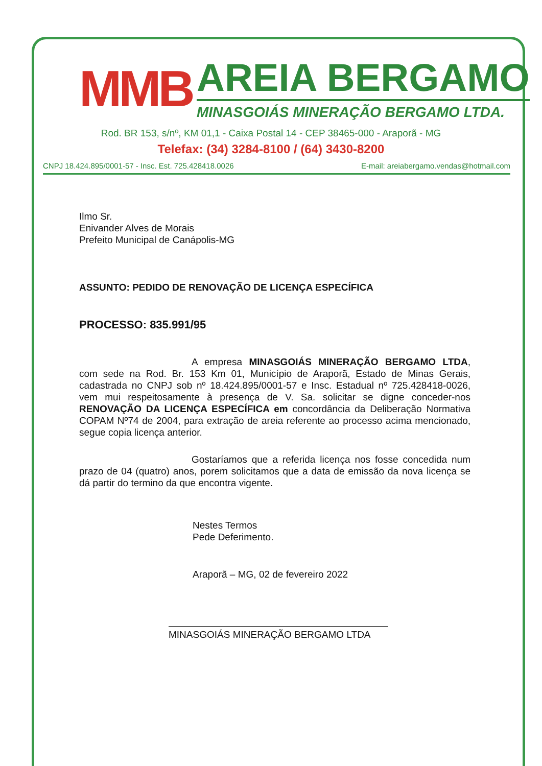MMB
AREIA BERGAMO
MINASGOIÁS MINERAÇÃO BERGAMO LTDA.
Rod. BR 153, s/nº, KM 01,1 - Caixa Postal 14 - CEP 38465-000 - Araporã - MG
Telefax: (34) 3284-8100 / (64) 3430-8200
CNPJ 18.424.895/0001-57 - Insc. Est. 725.428418.0026 E-mail: areiabergamo.vendas@hotmail.com
Ilmo Sr.
Enivander Alves de Morais
Prefeito Municipal de Canápolis-MG
ASSUNTO: PEDIDO DE RENOVAÇÃO DE LICENÇA ESPECÍFICA
PROCESSO: 835.991/95
A empresa MINASGOIÁS MINERAÇÃO BERGAMO LTDA, com sede na Rod. Br. 153 Km 01, Município de Araporã, Estado de Minas Gerais, cadastrada no CNPJ sob nº 18.424.895/0001-57 e Insc. Estadual nº 725.428418-0026, vem mui respeitosamente à presença de V. Sa. solicitar se digne conceder-nos RENOVAÇÃO DA LICENÇA ESPECÍFICA em concordância da Deliberação Normativa COPAM Nº74 de 2004, para extração de areia referente ao processo acima mencionado, segue copia licença anterior.
Gostaríamos que a referida licença nos fosse concedida num prazo de 04 (quatro) anos, porem solicitamos que a data de emissão da nova licença se dá partir do termino da que encontra vigente.
Nestes Termos
Pede Deferimento.
Araporã – MG, 02 de fevereiro 2022
MINASGOIÁS MINERAÇÃO BERGAMO LTDA